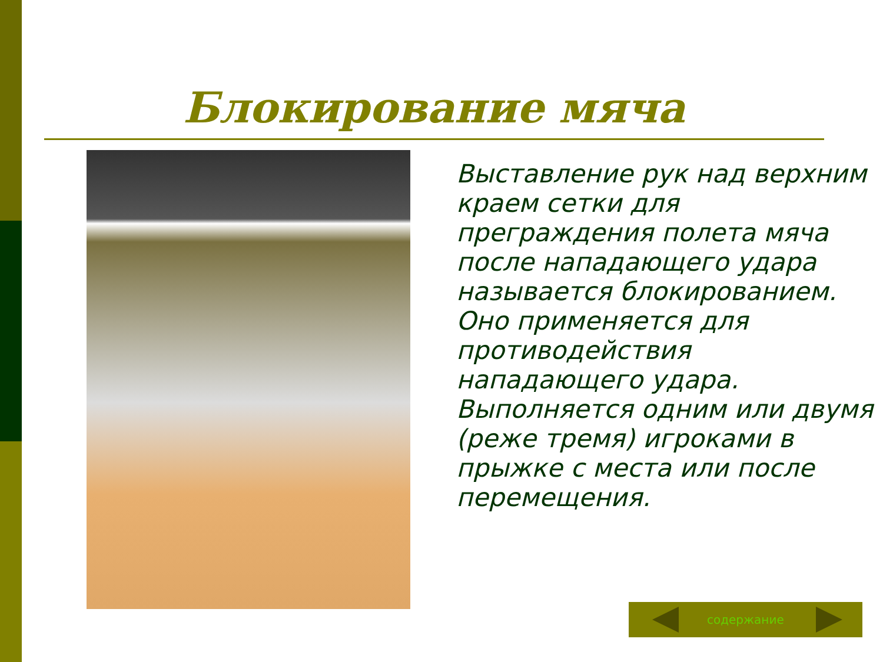Блокирование мяча
Выставление рук над верхним краем сетки для преграждения полета мяча после нападающего удара называется блокированием. Оно применяется для противодействия нападающего удара. Выполняется одним или двумя (реже тремя) игроками в прыжке с места или после перемещения.
содержание